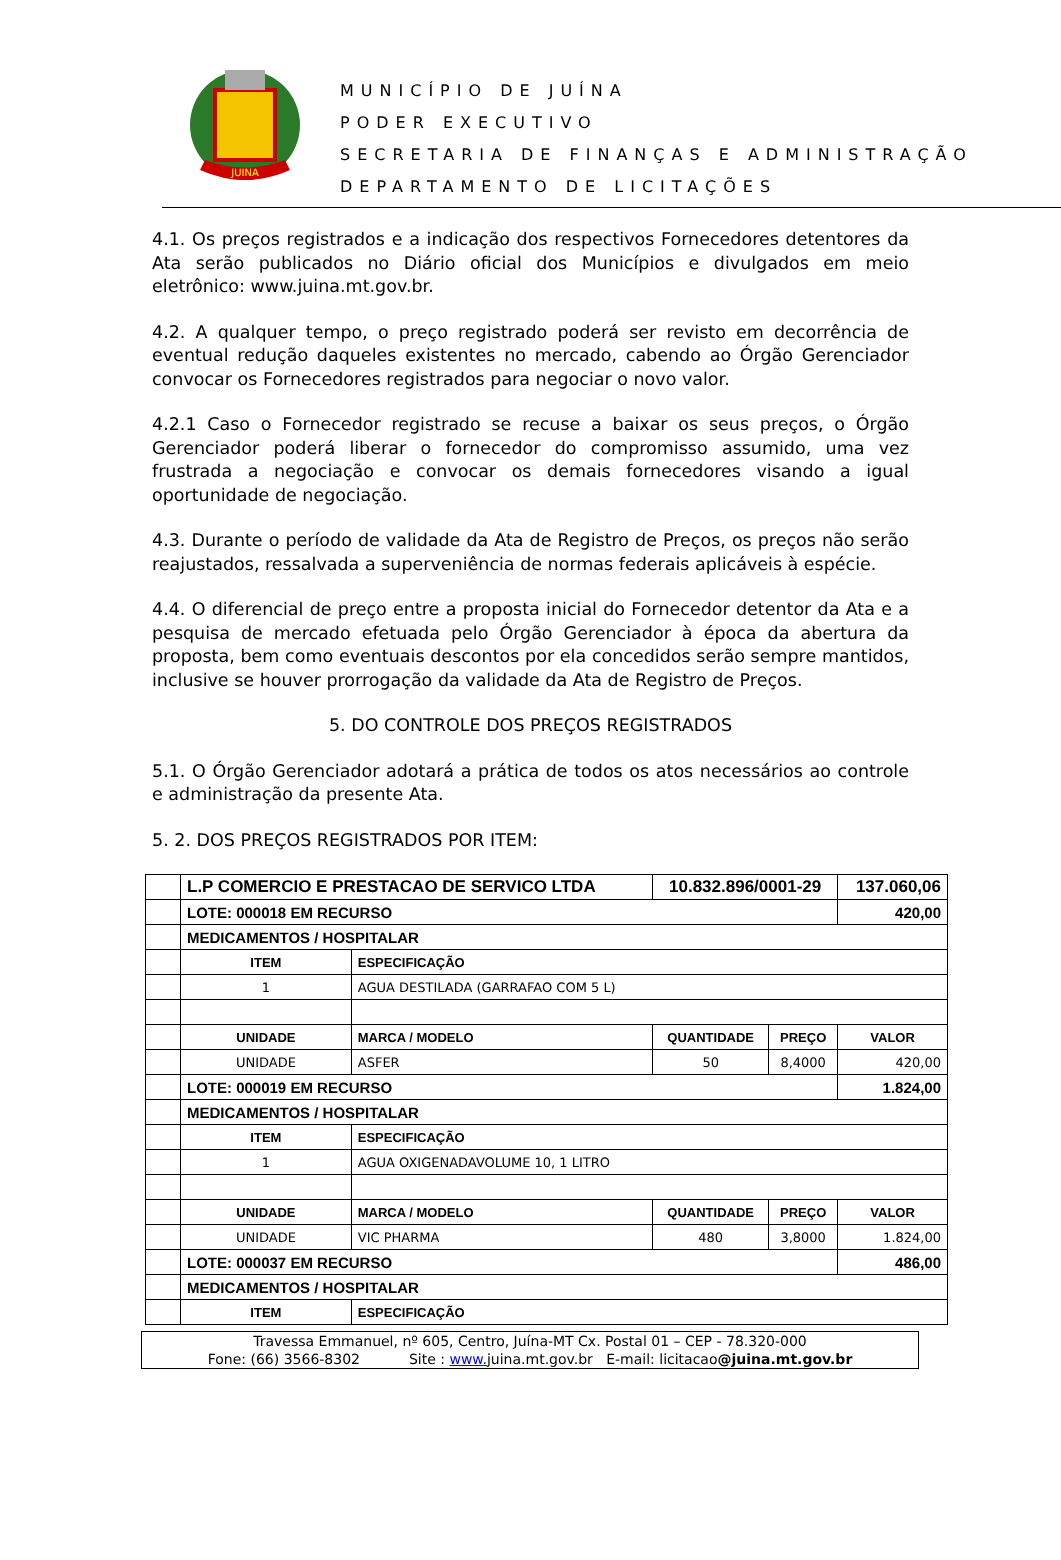JUINA
MUNICÍPIO DE JUÍNA
PODER EXECUTIVO
SECRETARIA DE FINANÇAS E ADMINISTRAÇÃO
DEPARTAMENTO DE LICITAÇÕES
4.1. Os preços registrados e a indicação dos respectivos Fornecedores detentores da Ata serão publicados no Diário oficial dos Municípios e divulgados em meio eletrônico: www.juina.mt.gov.br.
4.2. A qualquer tempo, o preço registrado poderá ser revisto em decorrência de eventual redução daqueles existentes no mercado, cabendo ao Órgão Gerenciador convocar os Fornecedores registrados para negociar o novo valor.
4.2.1 Caso o Fornecedor registrado se recuse a baixar os seus preços, o Órgão Gerenciador poderá liberar o fornecedor do compromisso assumido, uma vez frustrada a negociação e convocar os demais fornecedores visando a igual oportunidade de negociação.
4.3. Durante o período de validade da Ata de Registro de Preços, os preços não serão reajustados, ressalvada a superveniência de normas federais aplicáveis à espécie.
4.4. O diferencial de preço entre a proposta inicial do Fornecedor detentor da Ata e a pesquisa de mercado efetuada pelo Órgão Gerenciador à época da abertura da proposta, bem como eventuais descontos por ela concedidos serão sempre mantidos, inclusive se houver prorrogação da validade da Ata de Registro de Preços.
5. DO CONTROLE DOS PREÇOS REGISTRADOS
5.1. O Órgão Gerenciador adotará a prática de todos os atos necessários ao controle e administração da presente Ata.
5. 2. DOS PREÇOS REGISTRADOS POR ITEM:
| | L.P COMERCIO E PRESTACAO DE SERVICO LTDA | | | 10.832.896/0001-29 | | 137.060,06 |
| | LOTE: 000018 EM RECURSO | | | | | 420,00 |
| | MEDICAMENTOS / HOSPITALAR | | | | | |
| | ITEM | ESPECIFICAÇÃO | | | | |
| | 1 | AGUA DESTILADA (GARRAFAO COM 5 L) | | | | |
| | UNIDADE | | MARCA / MODELO | QUANTIDADE | PREÇO | VALOR |
| | UNIDADE | | ASFER | 50 | 8,4000 | 420,00 |
| | LOTE: 000019 EM RECURSO | | | | | 1.824,00 |
| | MEDICAMENTOS / HOSPITALAR | | | | | |
| | ITEM | ESPECIFICAÇÃO | | | | |
| | 1 | AGUA OXIGENADAVOLUME 10, 1 LITRO | | | | |
| | UNIDADE | | MARCA / MODELO | QUANTIDADE | PREÇO | VALOR |
| | UNIDADE | | VIC PHARMA | 480 | 3,8000 | 1.824,00 |
| | LOTE: 000037 EM RECURSO | | | | | 486,00 |
| | MEDICAMENTOS / HOSPITALAR | | | | | |
| | ITEM | ESPECIFICAÇÃO | | | | |
Travessa Emmanuel, nº 605, Centro, Juína-MT Cx. Postal 01 – CEP - 78.320-000
Fone: (66) 3566-8302 Site : www. juina.mt.gov.br E-mail: licitacao@juina.mt.gov.br